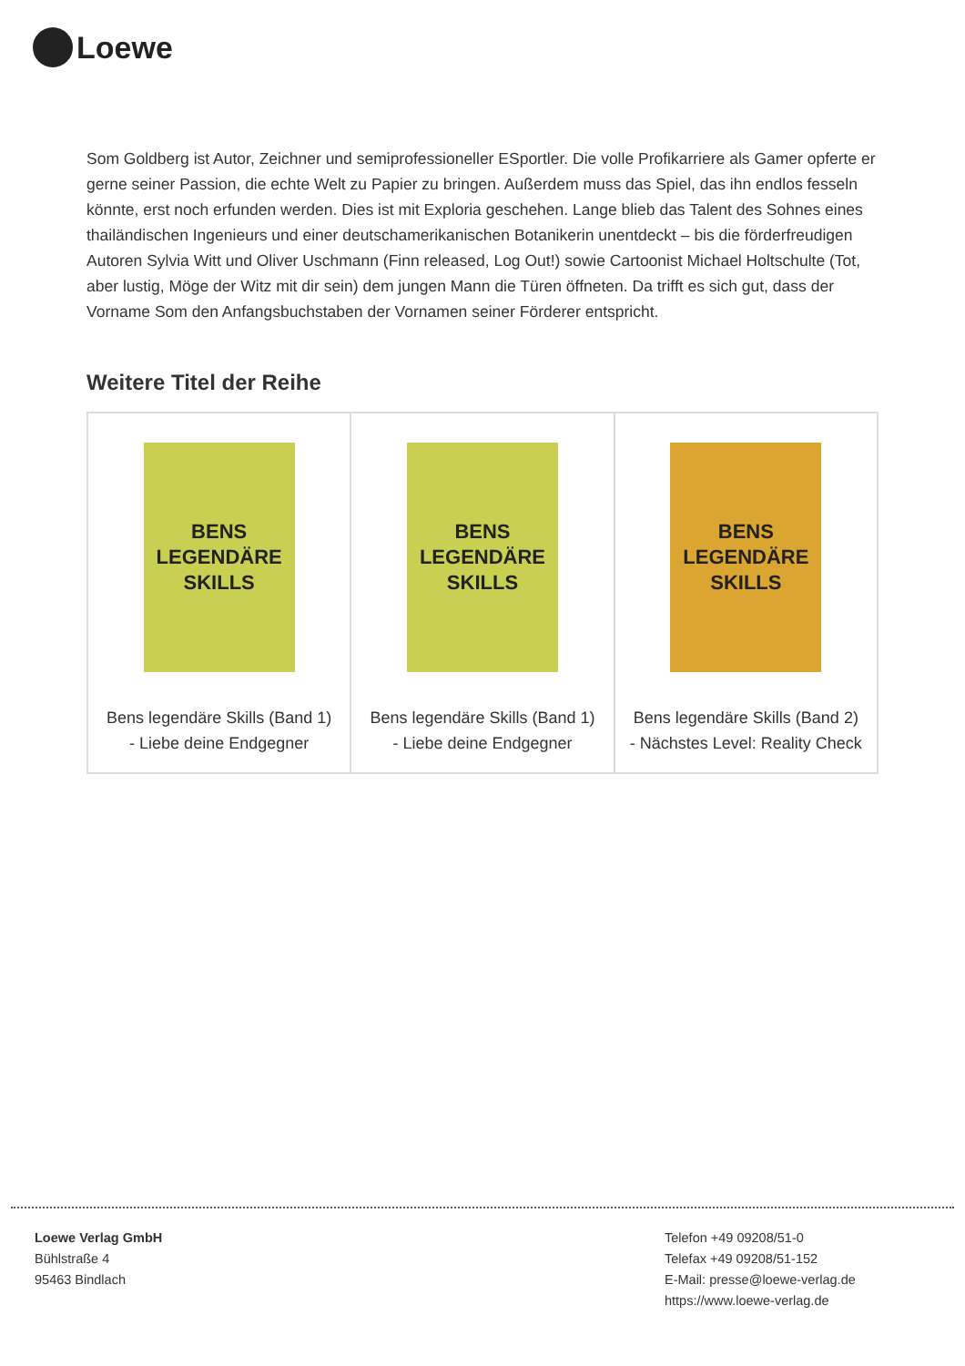Loewe
Som Goldberg ist Autor, Zeichner und semiprofessioneller ESportler. Die volle Profikarriere als Gamer opferte er gerne seiner Passion, die echte Welt zu Papier zu bringen. Außerdem muss das Spiel, das ihn endlos fesseln könnte, erst noch erfunden werden. Dies ist mit Exploria geschehen. Lange blieb das Talent des Sohnes eines thailändischen Ingenieurs und einer deutschamerikanischen Botanikerin unentdeckt – bis die förderfreudigen Autoren Sylvia Witt und Oliver Uschmann (Finn released, Log Out!) sowie Cartoonist Michael Holtschulte (Tot, aber lustig, Möge der Witz mit dir sein) dem jungen Mann die Türen öffneten. Da trifft es sich gut, dass der Vorname Som den Anfangsbuchstaben der Vornamen seiner Förderer entspricht.
Weitere Titel der Reihe
| BENS LEGENDÄRE SKILLS Bens legendäre Skills (Band 1) - Liebe deine Endgegner | BENS LEGENDÄRE SKILLS Bens legendäre Skills (Band 1) - Liebe deine Endgegner | BENS LEGENDÄRE SKILLS Bens legendäre Skills (Band 2) - Nächstes Level: Reality Check |
Loewe Verlag GmbH
Bühlstraße 4
95463 Bindlach
Telefon +49 09208/51-0
Telefax +49 09208/51-152
E-Mail: presse@loewe-verlag.de
https://www.loewe-verlag.de